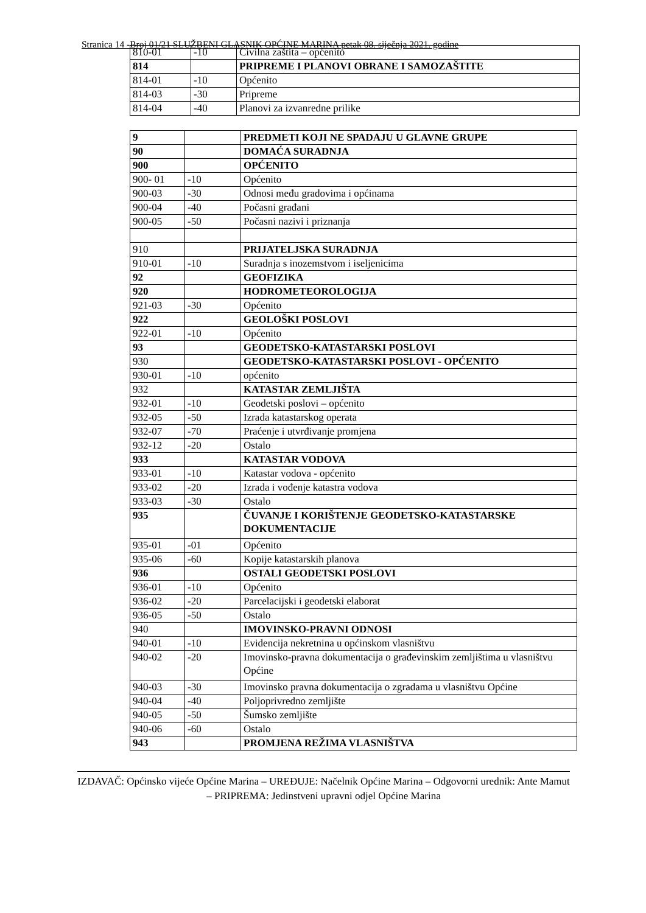Stranica 14 -Broj 01/21 SLUŽBENI GLASNIK OPĆINE MARINA petak 08. siječnja 2021. godine
| 810-01 | -10 | Civilna zaštita – općenito |
| 814 | | PRIPREME I PLANOVI OBRANE I SAMOZAŠTITE |
| 814-01 | -10 | Općenito |
| 814-03 | -30 | Pripreme |
| 814-04 | -40 | Planovi za izvanredne prilike |
| 9 | | PREDMETI KOJI NE SPADAJU U GLAVNE GRUPE |
| 90 | | DOMAĆA SURADNJA |
| 900 | | OPĆENITO |
| 900- 01 | -10 | Općenito |
| 900-03 | -30 | Odnosi među gradovima i općinama |
| 900-04 | -40 | Počasni građani |
| 900-05 | -50 | Počasni nazivi i priznanja |
| 910 | | PRIJATELJSKA SURADNJA |
| 910-01 | -10 | Suradnja s inozemstvom i iseljenicima |
| 92 | | GEOFIZIKA |
| 920 | | HODROMETEOROLOGIJA |
| 921-03 | -30 | Općenito |
| 922 | | GEOLOŠKI POSLOVI |
| 922-01 | -10 | Općenito |
| 93 | | GEODETSKO-KATASTARSKI POSLOVI |
| 930 | | GEODETSKO-KATASTARSKI POSLOVI - OPĆENITO |
| 930-01 | -10 | općenito |
| 932 | | KATASTAR ZEMLJIŠTA |
| 932-01 | -10 | Geodetski poslovi – općenito |
| 932-05 | -50 | Izrada katastarskog operata |
| 932-07 | -70 | Praćenje i utvrđivanje promjena |
| 932-12 | -20 | Ostalo |
| 933 | | KATASTAR VODOVA |
| 933-01 | -10 | Katastar vodova - općenito |
| 933-02 | -20 | Izrada i vođenje katastra vodova |
| 933-03 | -30 | Ostalo |
| 935 | | ČUVANJE I KORIŠTENJE GEODETSKO-KATASTARSKE DOKUMENTACIJE |
| 935-01 | -01 | Općenito |
| 935-06 | -60 | Kopije katastarskih planova |
| 936 | | OSTALI GEODETSKI POSLOVI |
| 936-01 | -10 | Općenito |
| 936-02 | -20 | Parcelacijski i geodetski elaborat |
| 936-05 | -50 | Ostalo |
| 940 | | IMOVINSKO-PRAVNI ODNOSI |
| 940-01 | -10 | Evidencija nekretnina u općinskom vlasništvu |
| 940-02 | -20 | Imovinsko-pravna dokumentacija o građevinskim zemljištima u vlasništvu Općine |
| 940-03 | -30 | Imovinsko pravna dokumentacija o zgradama u vlasništvu Općine |
| 940-04 | -40 | Poljoprivredno zemljište |
| 940-05 | -50 | Šumsko zemljište |
| 940-06 | -60 | Ostalo |
| 943 | | PROMJENA REŽIMA VLASNIŠTVA |
IZDAVAČ: Općinsko vijeće Općine Marina – UREĐUJE: Načelnik Općine Marina – Odgovorni urednik: Ante Mamut – PRIPREMA: Jedinstveni upravni odjel Općine Marina